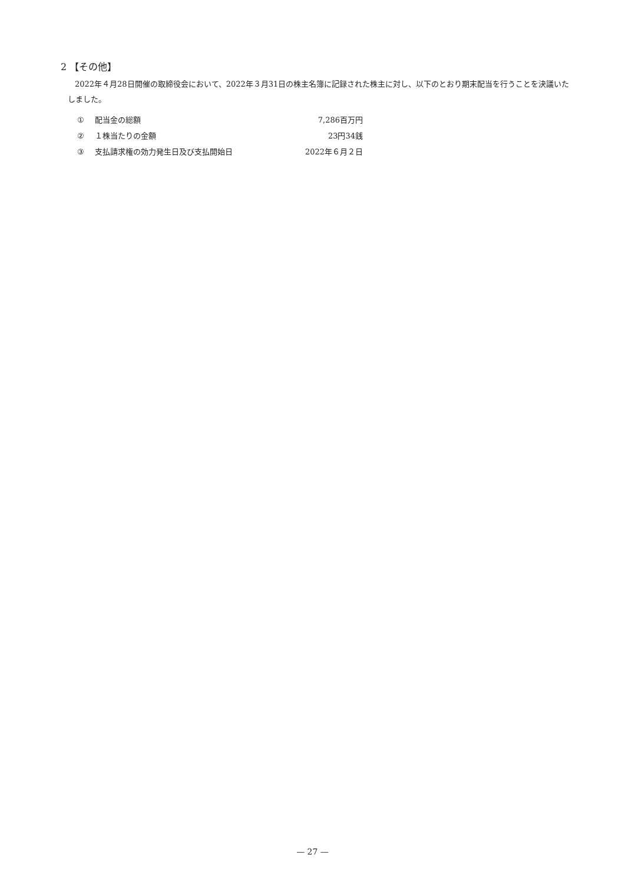2 【その他】
2022年４月28日開催の取締役会において、2022年３月31日の株主名簿に記録された株主に対し、以下のとおり期末配当を行うことを決議いたしました。
① 配当金の総額 7,286百万円
② １株当たりの金額 23円34銭
③ 支払請求権の効力発生日及び支払開始日 2022年６月２日
— 27 —